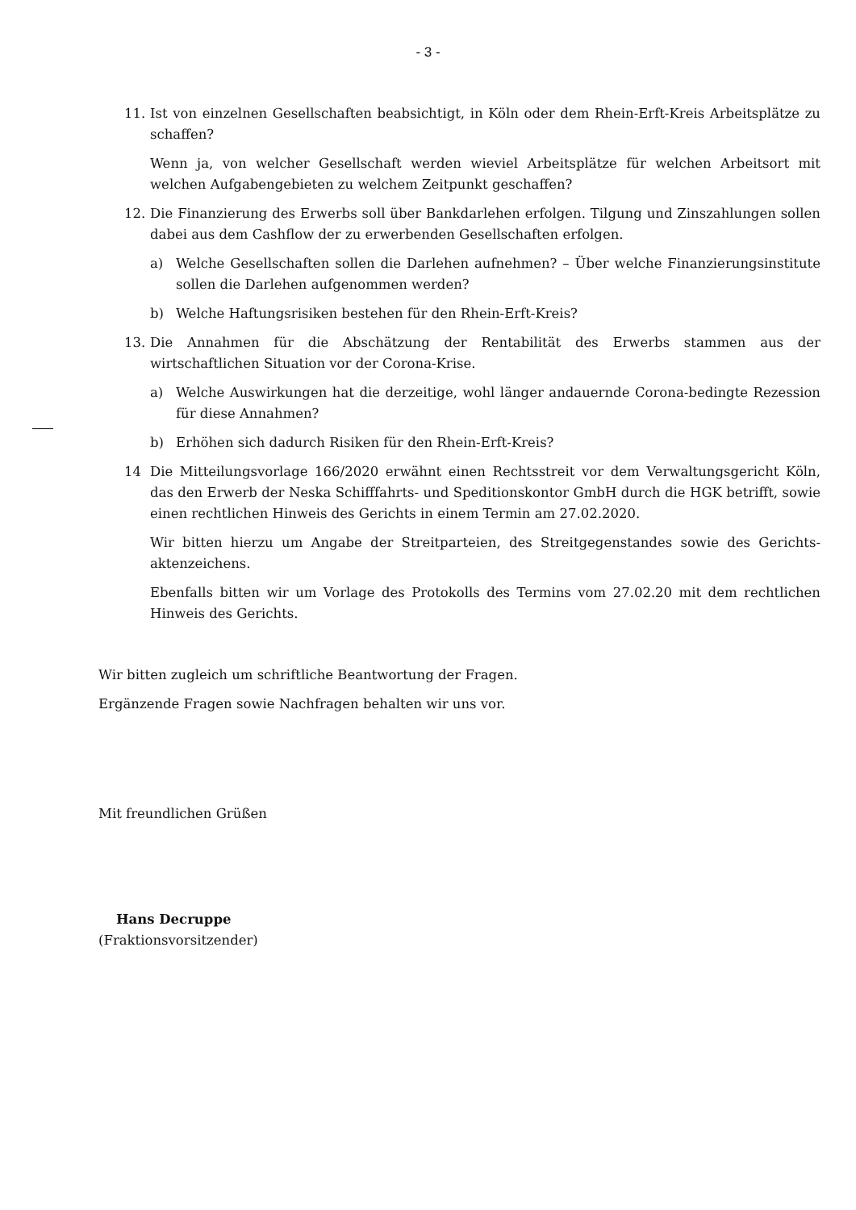- 3 -
11. Ist von einzelnen Gesellschaften beabsichtigt, in Köln oder dem Rhein-Erft-Kreis Arbeitsplätze zu schaffen?
Wenn ja, von welcher Gesellschaft werden wieviel Arbeitsplätze für welchen Arbeitsort mit welchen Aufgabengebieten zu welchem Zeitpunkt geschaffen?
12. Die Finanzierung des Erwerbs soll über Bankdarlehen erfolgen. Tilgung und Zinszahlungen sollen dabei aus dem Cashflow der zu erwerbenden Gesellschaften erfolgen.
a) Welche Gesellschaften sollen die Darlehen aufnehmen? – Über welche Finanzierungsinstitute sollen die Darlehen aufgenommen werden?
b) Welche Haftungsrisiken bestehen für den Rhein-Erft-Kreis?
13. Die Annahmen für die Abschätzung der Rentabilität des Erwerbs stammen aus der wirtschaftlichen Situation vor der Corona-Krise.
a) Welche Auswirkungen hat die derzeitige, wohl länger andauernde Corona-bedingte Rezession für diese Annahmen?
b) Erhöhen sich dadurch Risiken für den Rhein-Erft-Kreis?
14 Die Mitteilungsvorlage 166/2020 erwähnt einen Rechtsstreit vor dem Verwaltungsgericht Köln, das den Erwerb der Neska Schifffahrts- und Speditionskontor GmbH durch die HGK betrifft, sowie einen rechtlichen Hinweis des Gerichts in einem Termin am 27.02.2020.
Wir bitten hierzu um Angabe der Streitparteien, des Streitgegenstandes sowie des Gerichts-aktenzeichens.
Ebenfalls bitten wir um Vorlage des Protokolls des Termins vom 27.02.20 mit dem rechtlichen Hinweis des Gerichts.
Wir bitten zugleich um schriftliche Beantwortung der Fragen.
Ergänzende Fragen sowie Nachfragen behalten wir uns vor.
Mit freundlichen Grüßen
Hans Decruppe
(Fraktionsvorsitzender)